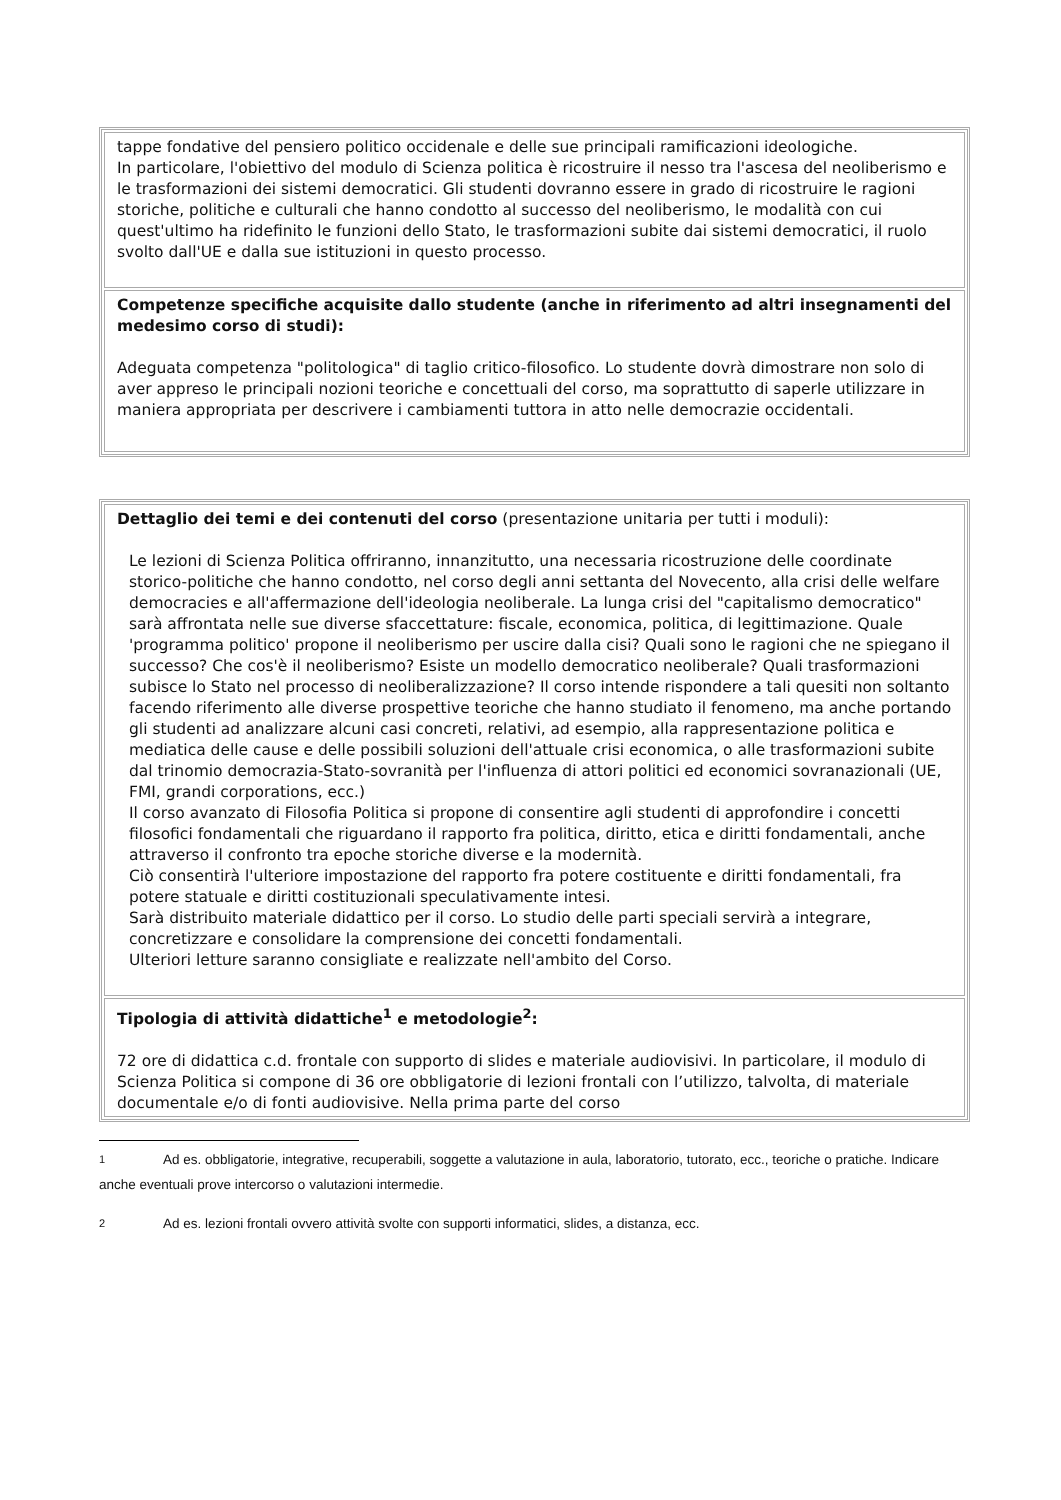| tappe fondative del pensiero politico occidenale e delle sue principali ramificazioni ideologiche. In particolare, l'obiettivo del modulo di Scienza politica è ricostruire il nesso tra l'ascesa del neoliberismo e le trasformazioni dei sistemi democratici. Gli studenti dovranno essere in grado di ricostruire le ragioni storiche, politiche e culturali che hanno condotto al successo del neoliberismo, le modalità con cui quest'ultimo ha ridefinito le funzioni dello Stato, le trasformazioni subite dai sistemi democratici, il ruolo svolto dall'UE e dalla sue istituzioni in questo processo. |
| Competenze specifiche acquisite dallo studente (anche in riferimento ad altri insegnamenti del medesimo corso di studi): Adeguata competenza "politologica" di taglio critico-filosofico. Lo studente dovrà dimostrare non solo di aver appreso le principali nozioni teoriche e concettuali del corso, ma soprattutto di saperle utilizzare in maniera appropriata per descrivere i cambiamenti tuttora in atto nelle democrazie occidentali. |
| Dettaglio dei temi e dei contenuti del corso (presentazione unitaria per tutti i moduli): Le lezioni di Scienza Politica offriranno, innanzitutto, una necessaria ricostruzione delle coordinate storico-politiche che hanno condotto, nel corso degli anni settanta del Novecento, alla crisi delle welfare democracies e all'affermazione dell'ideologia neoliberale. La lunga crisi del "capitalismo democratico" sarà affrontata nelle sue diverse sfaccettature: fiscale, economica, politica, di legittimazione. Quale 'programma politico' propone il neoliberismo per uscire dalla cisi? Quali sono le ragioni che ne spiegano il successo? Che cos'è il neoliberismo? Esiste un modello democratico neoliberale? Quali trasformazioni subisce lo Stato nel processo di neoliberalizzazione? Il corso intende rispondere a tali quesiti non soltanto facendo riferimento alle diverse prospettive teoriche che hanno studiato il fenomeno, ma anche portando gli studenti ad analizzare alcuni casi concreti, relativi, ad esempio, alla rappresentazione politica e mediatica delle cause e delle possibili soluzioni dell'attuale crisi economica, o alle trasformazioni subite dal trinomio democrazia-Stato-sovranità per l'influenza di attori politici ed economici sovranazionali (UE, FMI, grandi corporations, ecc.) Il corso avanzato di Filosofia Politica si propone di consentire agli studenti di approfondire i concetti filosofici fondamentali che riguardano il rapporto fra politica, diritto, etica e diritti fondamentali, anche attraverso il confronto tra epoche storiche diverse e la modernità. Ciò consentirà l'ulteriore impostazione del rapporto fra potere costituente e diritti fondamentali, fra potere statuale e diritti costituzionali speculativamente intesi. Sarà distribuito materiale didattico per il corso. Lo studio delle parti speciali servirà a integrare, concretizzare e consolidare la comprensione dei concetti fondamentali. Ulteriori letture saranno consigliate e realizzate nell'ambito del Corso. |
| Tipologia di attività didattiche<sup>1</sup> e metodologie<sup>2</sup>: 72 ore di didattica c.d. frontale con supporto di slides e materiale audiovisivi. In particolare, il modulo di Scienza Politica si compone di 36 ore obbligatorie di lezioni frontali con l’utilizzo, talvolta, di materiale documentale e/o di fonti audiovisive. Nella prima parte del corso |
1 Ad es. obbligatorie, integrative, recuperabili, soggette a valutazione in aula, laboratorio, tutorato, ecc., teoriche o pratiche. Indicare anche eventuali prove intercorso o valutazioni intermedie.
2 Ad es. lezioni frontali ovvero attività svolte con supporti informatici, slides, a distanza, ecc.